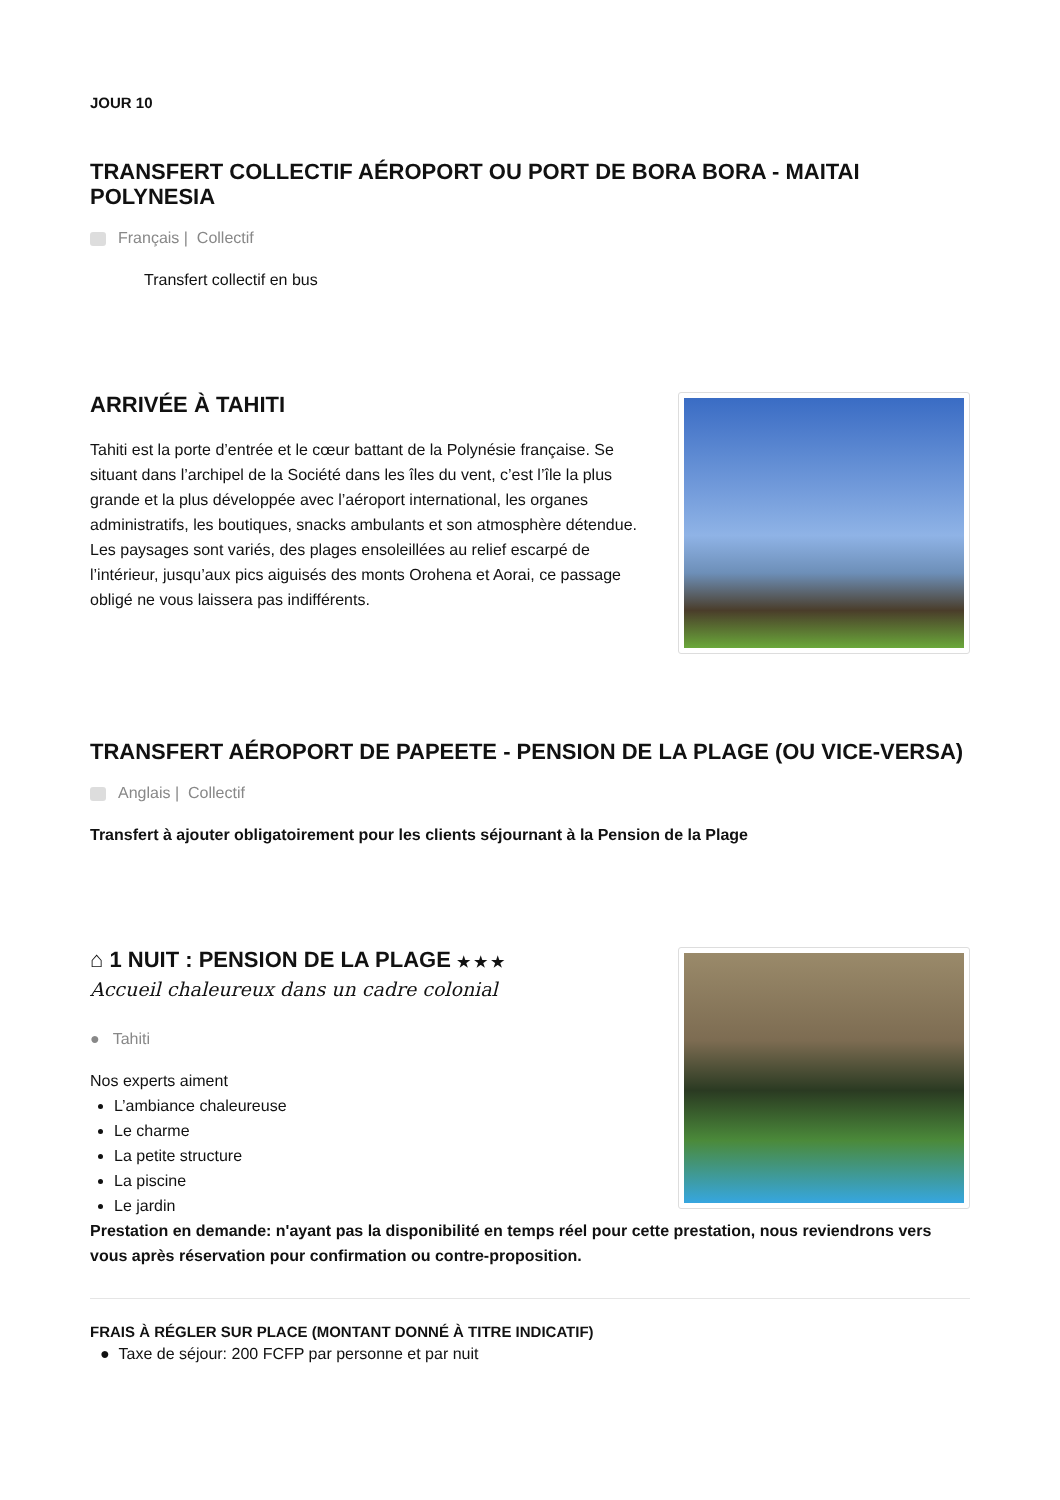JOUR 10
TRANSFERT COLLECTIF AÉROPORT OU PORT DE BORA BORA - MAITAI POLYNESIA
Français | Collectif
Transfert collectif en bus
ARRIVÉE À TAHITI
Tahiti est la porte d’entrée et le cœur battant de la Polynésie française. Se situant dans l’archipel de la Société dans les îles du vent, c’est l’île la plus grande et la plus développée avec l’aéroport international, les organes administratifs, les boutiques, snacks ambulants et son atmosphère détendue. Les paysages sont variés, des plages ensoleillées au relief escarpé de l’intérieur, jusqu’aux pics aiguisés des monts Orohena et Aorai, ce passage obligé ne vous laissera pas indifférents.
TRANSFERT AÉROPORT DE PAPEETE - PENSION DE LA PLAGE (OU VICE-VERSA)
Anglais | Collectif
Transfert à ajouter obligatoirement pour les clients séjournant à la Pension de la Plage
⌂ 1 NUIT : PENSION DE LA PLAGE ★ ★ ★
Accueil chaleureux dans un cadre colonial
● Tahiti
Nos experts aiment
L’ambiance chaleureuse
Le charme
La petite structure
La piscine
Le jardin
Prestation en demande: n'ayant pas la disponibilité en temps réel pour cette prestation, nous reviendrons vers vous après réservation pour confirmation ou contre-proposition.
FRAIS À RÉGLER SUR PLACE (MONTANT DONNÉ À TITRE INDICATIF)
● Taxe de séjour: 200 FCFP par personne et par nuit